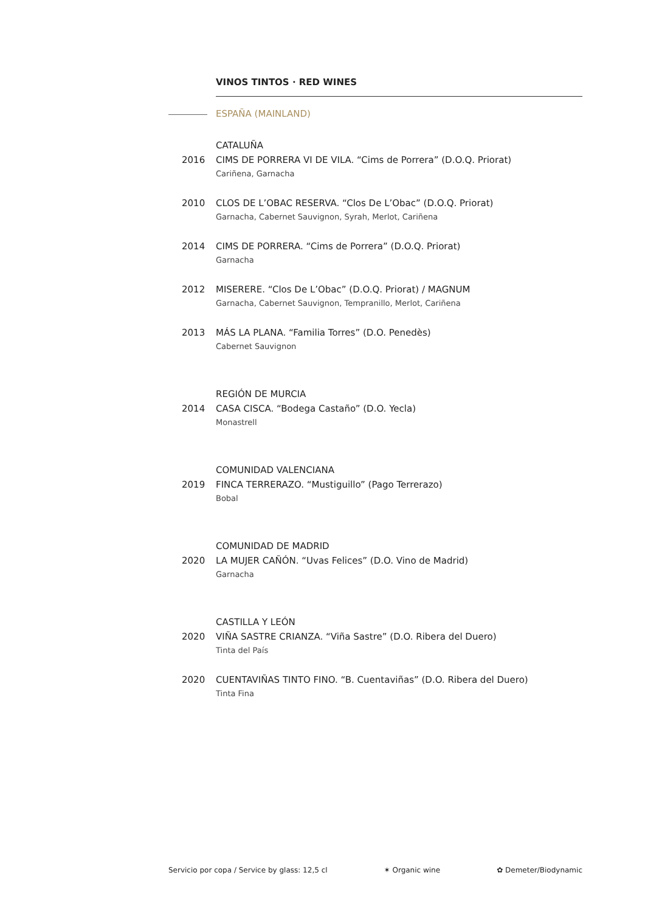VINOS TINTOS · RED WINES
ESPAÑA (MAINLAND)
CATALUÑA
2016 CIMS DE PORRERA VI DE VILA. “Cims de Porrera” (D.O.Q. Priorat)
Cariñena, Garnacha
2010 CLOS DE L’OBAC RESERVA. “Clos De L’Obac” (D.O.Q. Priorat)
Garnacha, Cabernet Sauvignon, Syrah, Merlot, Cariñena
2014 CIMS DE PORRERA. “Cims de Porrera” (D.O.Q. Priorat)
Garnacha
2012 MISERERE. “Clos De L’Obac” (D.O.Q. Priorat) / MAGNUM
Garnacha, Cabernet Sauvignon, Tempranillo, Merlot, Cariñena
2013 MÁS LA PLANA. “Familia Torres” (D.O. Penedès)
Cabernet Sauvignon
REGIÓN DE MURCIA
2014 CASA CISCA. “Bodega Castaño” (D.O. Yecla)
Monastrell
COMUNIDAD VALENCIANA
2019 FINCA TERRERAZO. “Mustiguillo” (Pago Terrerazo)
Bobal
COMUNIDAD DE MADRID
2020 LA MUJER CAÑÓN. “Uvas Felices” (D.O. Vino de Madrid)
Garnacha
CASTILLA Y LEÓN
2020 VIÑA SASTRE CRIANZA. “Viña Sastre” (D.O. Ribera del Duero)
Tinta del País
2020 CUENTAVIÑAS TINTO FINO. “B. Cuentaviñas” (D.O. Ribera del Duero)
Tinta Fina
Servicio por copa / Service by glass: 12,5 cl ✶ Organic wine ✿ Demeter/Biodynamic